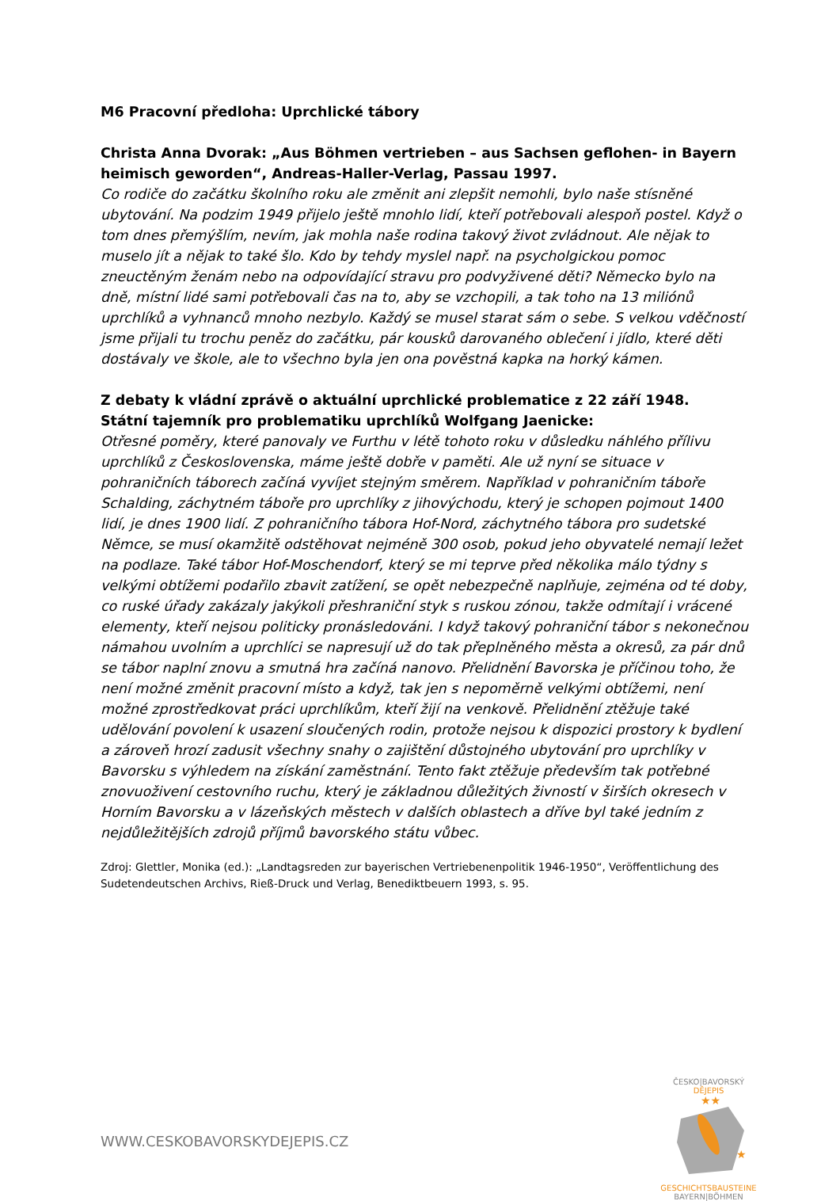M6 Pracovní předloha: Uprchlické tábory
Christa Anna Dvorak: „Aus Böhmen vertrieben – aus Sachsen geflohen- in Bayern heimisch geworden“, Andreas-Haller-Verlag, Passau 1997.
Co rodiče do začátku školního roku ale změnit ani zlepšit nemohli, bylo naše stísněné ubytování. Na podzim 1949 přijelo ještě mnohlo lidí, kteří potřebovali alespoň postel. Když o tom dnes přemýšlím, nevím, jak mohla naše rodina takový život zvládnout. Ale nějak to muselo jít a nějak to také šlo. Kdo by tehdy myslel např. na psycholgickou pomoc zneuctěným ženám nebo na odpovídající stravu pro podvyživené děti? Německo bylo na dně, místní lidé sami potřebovali čas na to, aby se vzchopili, a tak toho na 13 miliónů uprchlíků a vyhnanců mnoho nezbylo. Každý se musel starat sám o sebe. S velkou vděčností jsme přijali tu trochu peněz do začátku, pár kousků darovaného oblečení i jídlo, které děti dostávaly ve škole, ale to všechno byla jen ona pověstná kapka na horký kámen.
Z debaty k vládní zprávě o aktuální uprchlické problematice z 22 září 1948.
Státní tajemník pro problematiku uprchlíků Wolfgang Jaenicke:
Otřesné poměry, které panovaly ve Furthu v létě tohoto roku v důsledku náhlého přílivu uprchlíků z Československa, máme ještě dobře v paměti. Ale už nyní se situace v pohraničních táborech začíná vyvíjet stejným směrem. Například v pohraničním táboře Schalding, záchytném táboře pro uprchlíky z jihovýchodu, který je schopen pojmout 1400 lidí, je dnes 1900 lidí. Z pohraničního tábora Hof-Nord, záchytného tábora pro sudetské Němce, se musí okamžitě odstěhovat nejméně 300 osob, pokud jeho obyvatelé nemají ležet na podlaze. Také tábor Hof-Moschendorf, který se mi teprve před několika málo týdny s velkými obtížemi podařilo zbavit zatížení, se opět nebezpečně naplňuje, zejména od té doby, co ruské úřady zakázaly jakýkoli přeshraniční styk s ruskou zónou, takže odmítají i vrácené elementy, kteří nejsou politicky pronásledováni. I když takový pohraniční tábor s nekonečnou námahou uvolním a uprchlíci se napresují už do tak přeplněného města a okresů, za pár dnů se tábor naplní znovu a smutná hra začíná nanovo. Přelidnění Bavorska je příčinou toho, že není možné změnit pracovní místo a když, tak jen s nepoměrně velkými obtížemi, není možné zprostředkovat práci uprchlíkům, kteří žijí na venkově. Přelidnění ztěžuje také udělování povolení k usazení sloučených rodin, protože nejsou k dispozici prostory k bydlení a zároveň hrozí zadusit všechny snahy o zajištění důstojného ubytování pro uprchlíky v Bavorsku s výhledem na získání zaměstnání. Tento fakt ztěžuje především tak potřebné znovuoživení cestovního ruchu, který je základnou důležitých živností v širších okresech v Horním Bavorsku a v lázeňských městech v dalších oblastech a dříve byl také jedním z nejdůležitějších zdrojů příjmů bavorského státu vůbec.
Zdroj: Glettler, Monika (ed.): „Landtagsreden zur bayerischen Vertriebenenpolitik 1946-1950“, Veröffentlichung des Sudetendeutschen Archivs, Rieß-Druck und Verlag, Benediktbeuern 1993, s. 95.
WWW.CESKOBAVORSKYDEJEPIS.CZ
ČESKO|BAVORSKÝ
DĚJEPIS
★★
★
GESCHICHTSBAUSTEINE
BAYERN|BÖHMEN